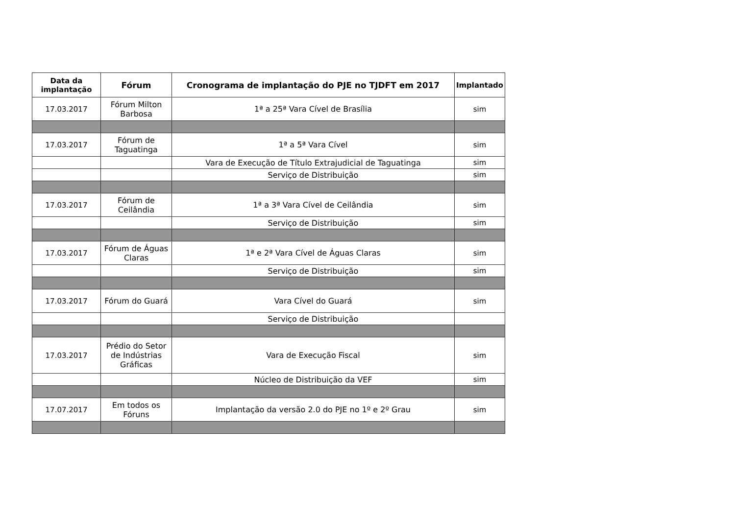| Data da implantação | Fórum | Cronograma de implantação do PJE no TJDFT em 2017 | Implantado |
| --- | --- | --- | --- |
| 17.03.2017 | Fórum Milton Barbosa | 1ª a 25ª Vara Cível de Brasília | sim |
| 17.03.2017 | Fórum de Taguatinga | 1ª a 5ª Vara Cível | sim |
| | | Vara de Execução de Título Extrajudicial de Taguatinga | sim |
| | | Serviço de Distribuição | sim |
| 17.03.2017 | Fórum de Ceilândia | 1ª a 3ª Vara Cível de Ceilândia | sim |
| | | Serviço de Distribuição | sim |
| 17.03.2017 | Fórum de Águas Claras | 1ª e 2ª Vara Cível de Águas Claras | sim |
| | | Serviço de Distribuição | sim |
| 17.03.2017 | Fórum do Guará | Vara Cível do Guará | sim |
| | | Serviço de Distribuição | |
| 17.03.2017 | Prédio do Setor de Indústrias Gráficas | Vara de Execução Fiscal | sim |
| | | Núcleo de Distribuição da VEF | sim |
| 17.07.2017 | Em todos os Fóruns | Implantação da versão 2.0 do PJE no 1º e 2º Grau | sim |